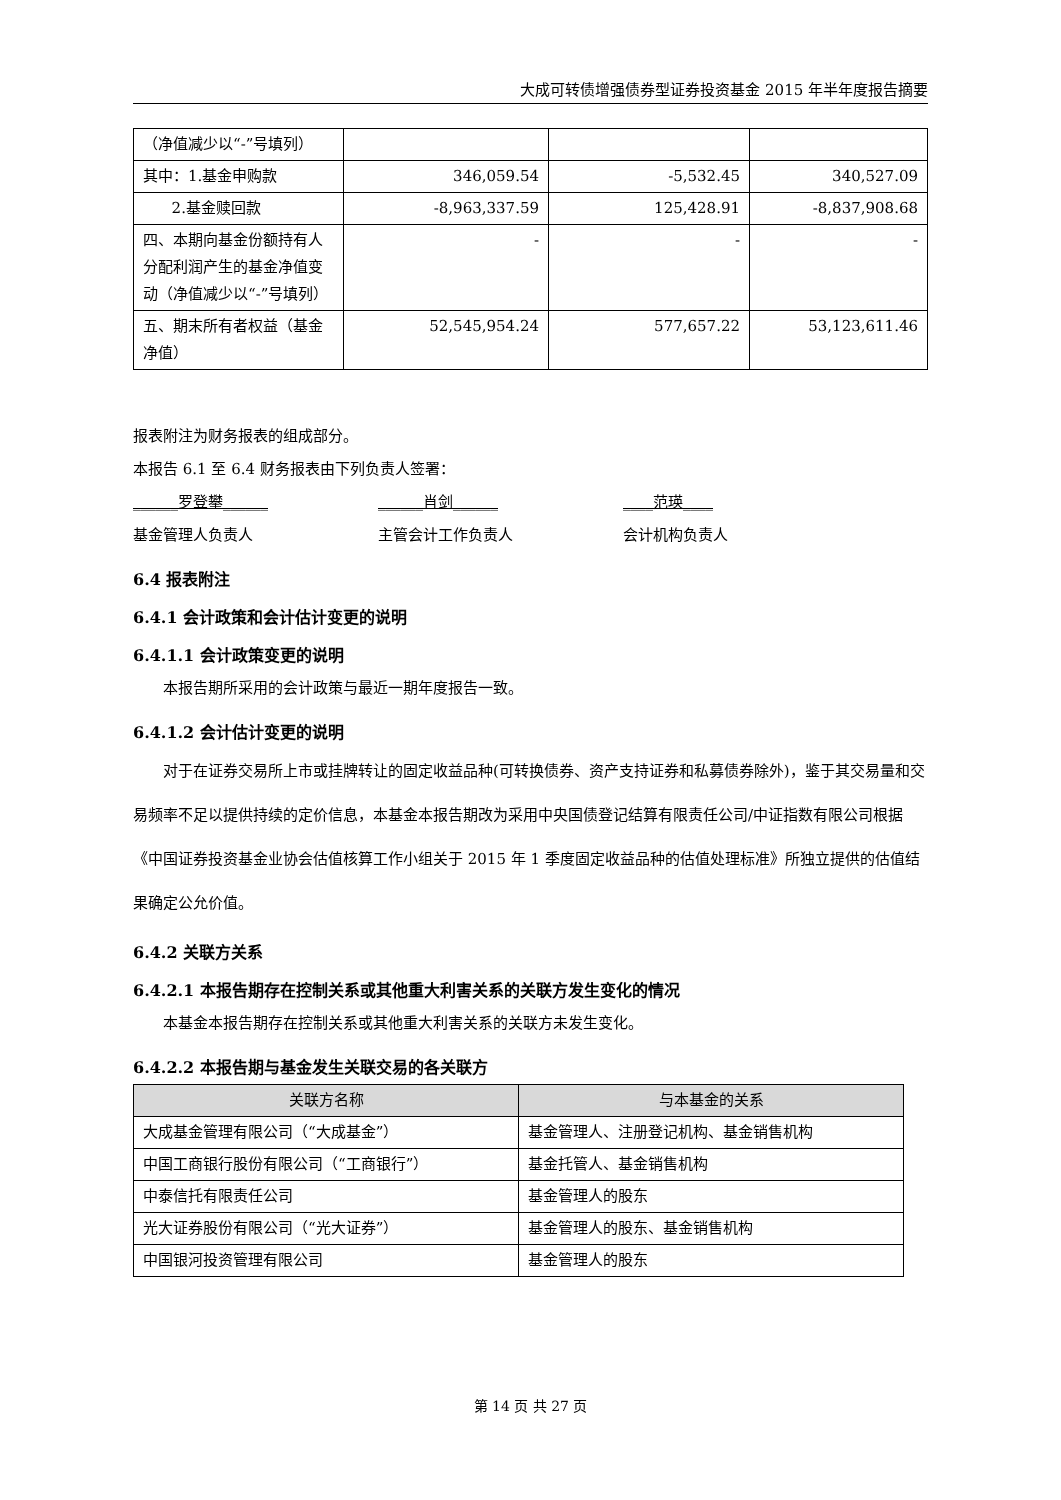大成可转债增强债券型证券投资基金 2015 年半年度报告摘要
| （净值减少以“-”号填列） | | | |
| 其中：1.基金申购款 | 346,059.54 | -5,532.45 | 340,527.09 |
| 2.基金赎回款 | -8,963,337.59 | 125,428.91 | -8,837,908.68 |
| 四、本期向基金份额持有人分配利润产生的基金净值变动（净值减少以“-”号填列） | - | - | - |
| 五、期末所有者权益（基金净值） | 52,545,954.24 | 577,657.22 | 53,123,611.46 |
报表附注为财务报表的组成部分。
本报告 6.1 至 6.4 财务报表由下列负责人签署：
______罗登攀______ ______肖剑______ ____范瑛____
基金管理人负责人 主管会计工作负责人 会计机构负责人
6.4 报表附注
6.4.1 会计政策和会计估计变更的说明
6.4.1.1 会计政策变更的说明
本报告期所采用的会计政策与最近一期年度报告一致。
6.4.1.2 会计估计变更的说明
对于在证券交易所上市或挂牌转让的固定收益品种(可转换债券、资产支持证券和私募债券除外)，鉴于其交易量和交易频率不足以提供持续的定价信息，本基金本报告期改为采用中央国债登记结算有限责任公司/中证指数有限公司根据《中国证券投资基金业协会估值核算工作小组关于 2015 年 1 季度固定收益品种的估值处理标准》所独立提供的估值结果确定公允价值。
6.4.2 关联方关系
6.4.2.1 本报告期存在控制关系或其他重大利害关系的关联方发生变化的情况
本基金本报告期存在控制关系或其他重大利害关系的关联方未发生变化。
6.4.2.2 本报告期与基金发生关联交易的各关联方
| 关联方名称 | 与本基金的关系 |
| --- | --- |
| 大成基金管理有限公司（“大成基金”） | 基金管理人、注册登记机构、基金销售机构 |
| 中国工商银行股份有限公司（“工商银行”） | 基金托管人、基金销售机构 |
| 中泰信托有限责任公司 | 基金管理人的股东 |
| 光大证券股份有限公司（“光大证券”） | 基金管理人的股东、基金销售机构 |
| 中国银河投资管理有限公司 | 基金管理人的股东 |
第 14 页 共 27 页